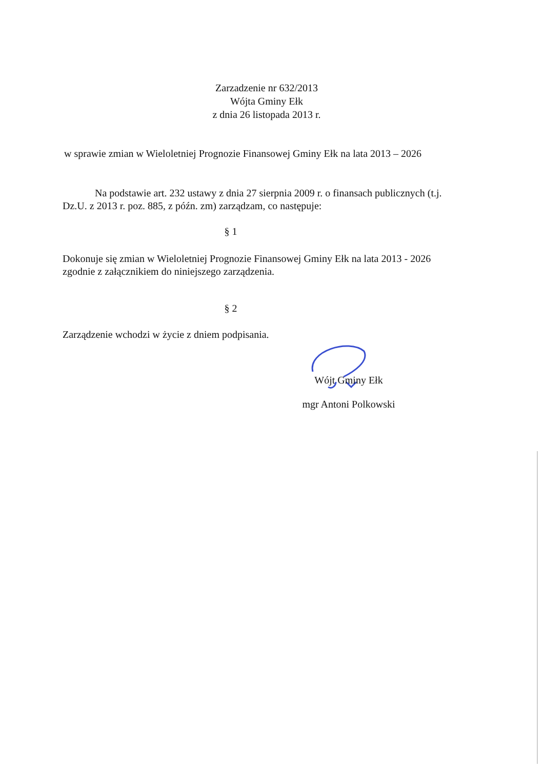Zarzadzenie nr 632/2013
Wójta Gminy Ełk
z dnia 26 listopada 2013 r.
w sprawie zmian w Wieloletniej Prognozie Finansowej Gminy Ełk na lata 2013 – 2026
Na podstawie art. 232 ustawy z dnia 27 sierpnia 2009 r. o finansach publicznych (t.j.
Dz.U. z 2013 r. poz. 885, z późn. zm) zarządzam, co następuje:
§ 1
Dokonuje się zmian w Wieloletniej Prognozie Finansowej Gminy Ełk na lata 2013 - 2026
zgodnie z załącznikiem do niniejszego zarządzenia.
§ 2
Zarządzenie wchodzi w życie z dniem podpisania.
Wójt Gminy Ełk
mgr Antoni Polkowski